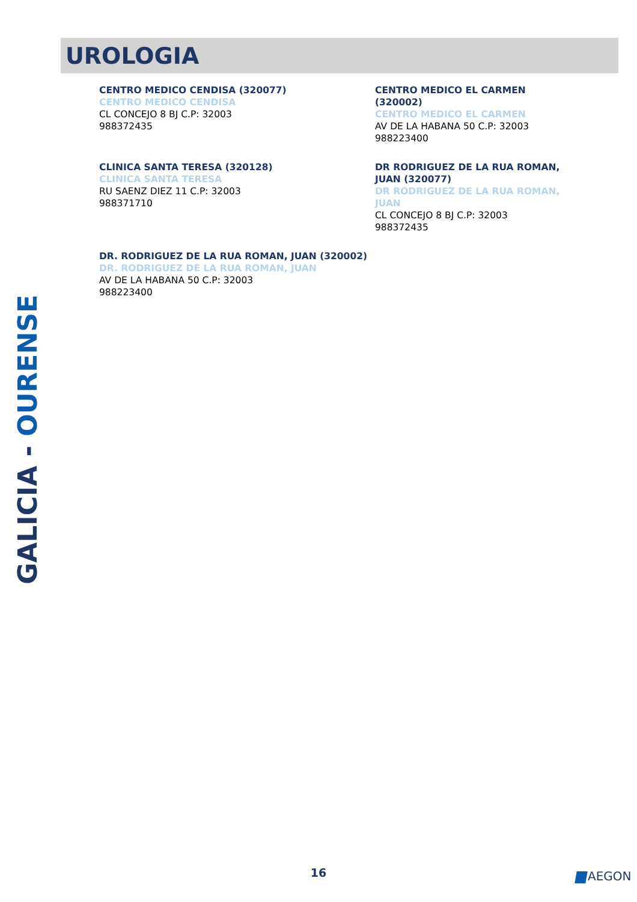UROLOGIA
CENTRO MEDICO CENDISA (320077)
CENTRO MEDICO CENDISA
CL CONCEJO 8 BJ C.P: 32003
988372435
CENTRO MEDICO EL CARMEN (320002)
CENTRO MEDICO EL CARMEN
AV DE LA HABANA 50 C.P: 32003
988223400
CLINICA SANTA TERESA (320128)
CLINICA SANTA TERESA
RU SAENZ DIEZ 11 C.P: 32003
988371710
DR RODRIGUEZ DE LA RUA ROMAN, JUAN (320077)
DR RODRIGUEZ DE LA RUA ROMAN, JUAN
CL CONCEJO 8 BJ C.P: 32003
988372435
DR. RODRIGUEZ DE LA RUA ROMAN, JUAN (320002)
DR. RODRIGUEZ DE LA RUA ROMAN, JUAN
AV DE LA HABANA 50 C.P: 32003
988223400
GALICIA - OURENSE
16 AEGON